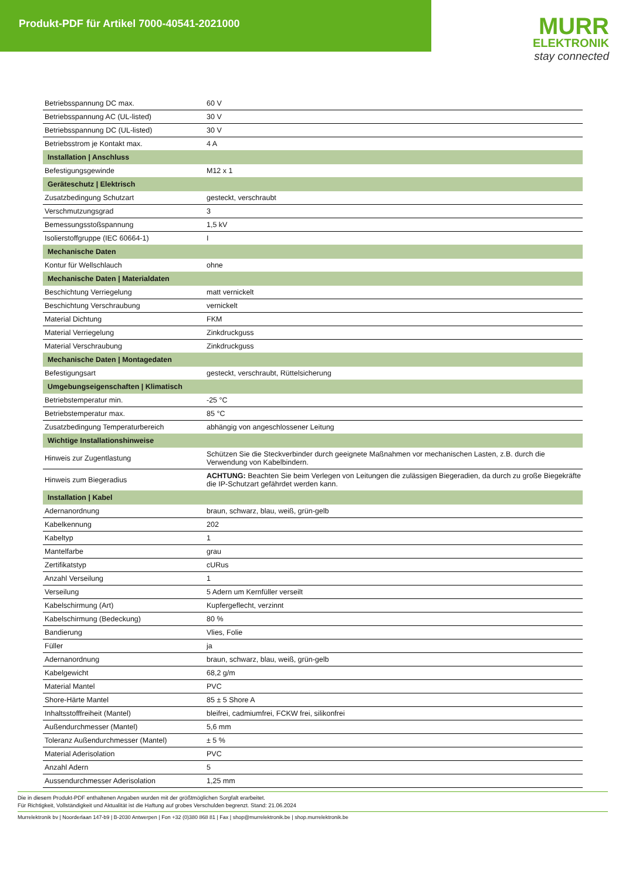Produkt-PDF für Artikel 7000-40541-2021000
MURR
ELEKTRONIK
stay connected
| Betriebsspannung DC max. | 60 V |
| Betriebsspannung AC (UL-listed) | 30 V |
| Betriebsspannung DC (UL-listed) | 30 V |
| Betriebsstrom je Kontakt max. | 4 A |
| Installation / Anschluss | |
| Befestigungsgewinde | M12 x 1 |
| Geräteschutz / Elektrisch | |
| Zusatzbedingung Schutzart | gesteckt, verschraubt |
| Verschmutzungsgrad | 3 |
| Bemessungsstoßspannung | 1,5 kV |
| Isolierstoffgruppe (IEC 60664-1) | I |
| Mechanische Daten | |
| Kontur für Wellschlauch | ohne |
| Mechanische Daten / Materialdaten | |
| Beschichtung Verriegelung | matt vernickelt |
| Beschichtung Verschraubung | vernickelt |
| Material Dichtung | FKM |
| Material Verriegelung | Zinkdruckguss |
| Material Verschraubung | Zinkdruckguss |
| Mechanische Daten / Montagedaten | |
| Befestigungsart | gesteckt, verschraubt, Rüttelsicherung |
| Umgebungseigenschaften / Klimatisch | |
| Betriebstemperatur min. | -25 °C |
| Betriebstemperatur max. | 85 °C |
| Zusatzbedingung Temperaturbereich | abhängig von angeschlossener Leitung |
| Wichtige Installationshinweise | |
| Hinweis zur Zugentlastung | Schützen Sie die Steckverbinder durch geeignete Maßnahmen vor mechanischen Lasten, z.B. durch die Verwendung von Kabelbindern. |
| Hinweis zum Biegeradius | ACHTUNG: Beachten Sie beim Verlegen von Leitungen die zulässigen Biegeradien, da durch zu große Biegekräfte die IP-Schutzart gefährdet werden kann. |
| Installation / Kabel | |
| Adernanordnung | braun, schwarz, blau, weiß, grün-gelb |
| Kabelkennung | 202 |
| Kabeltyp | 1 |
| Mantelfarbe | grau |
| Zertifikatstyp | cURus |
| Anzahl Verseilung | 1 |
| Verseilung | 5 Adern um Kernfüller verseilt |
| Kabelschirmung (Art) | Kupfergeflecht, verzinnt |
| Kabelschirmung (Bedeckung) | 80 % |
| Bandierung | Vlies, Folie |
| Füller | ja |
| Adernanordnung | braun, schwarz, blau, weiß, grün-gelb |
| Kabelgewicht | 68,2 g/m |
| Material Mantel | PVC |
| Shore-Härte Mantel | 85 ± 5 Shore A |
| Inhaltsstofffreiheit (Mantel) | bleifrei, cadmiumfrei, FCKW frei, silikonfrei |
| Außendurchmesser (Mantel) | 5,6 mm |
| Toleranz Außendurchmesser (Mantel) | ± 5 % |
| Material Aderisolation | PVC |
| Anzahl Adern | 5 |
| Aussendurchmesser Aderisolation | 1,25 mm |
Die in diesem Produkt-PDF enthaltenen Angaben wurden mit der größtmöglichen Sorgfalt erarbeitet.
Für Richtigkeit, Vollständigkeit und Aktualität ist die Haftung auf grobes Verschulden begrenzt. Stand: 21.06.2024
Murrelektronik bv | Noorderlaan 147-b9 | B-2030 Antwerpen | Fon +32 (0)380 868 81 | Fax | shop@murrelektronik.be | shop.murrelektronik.be